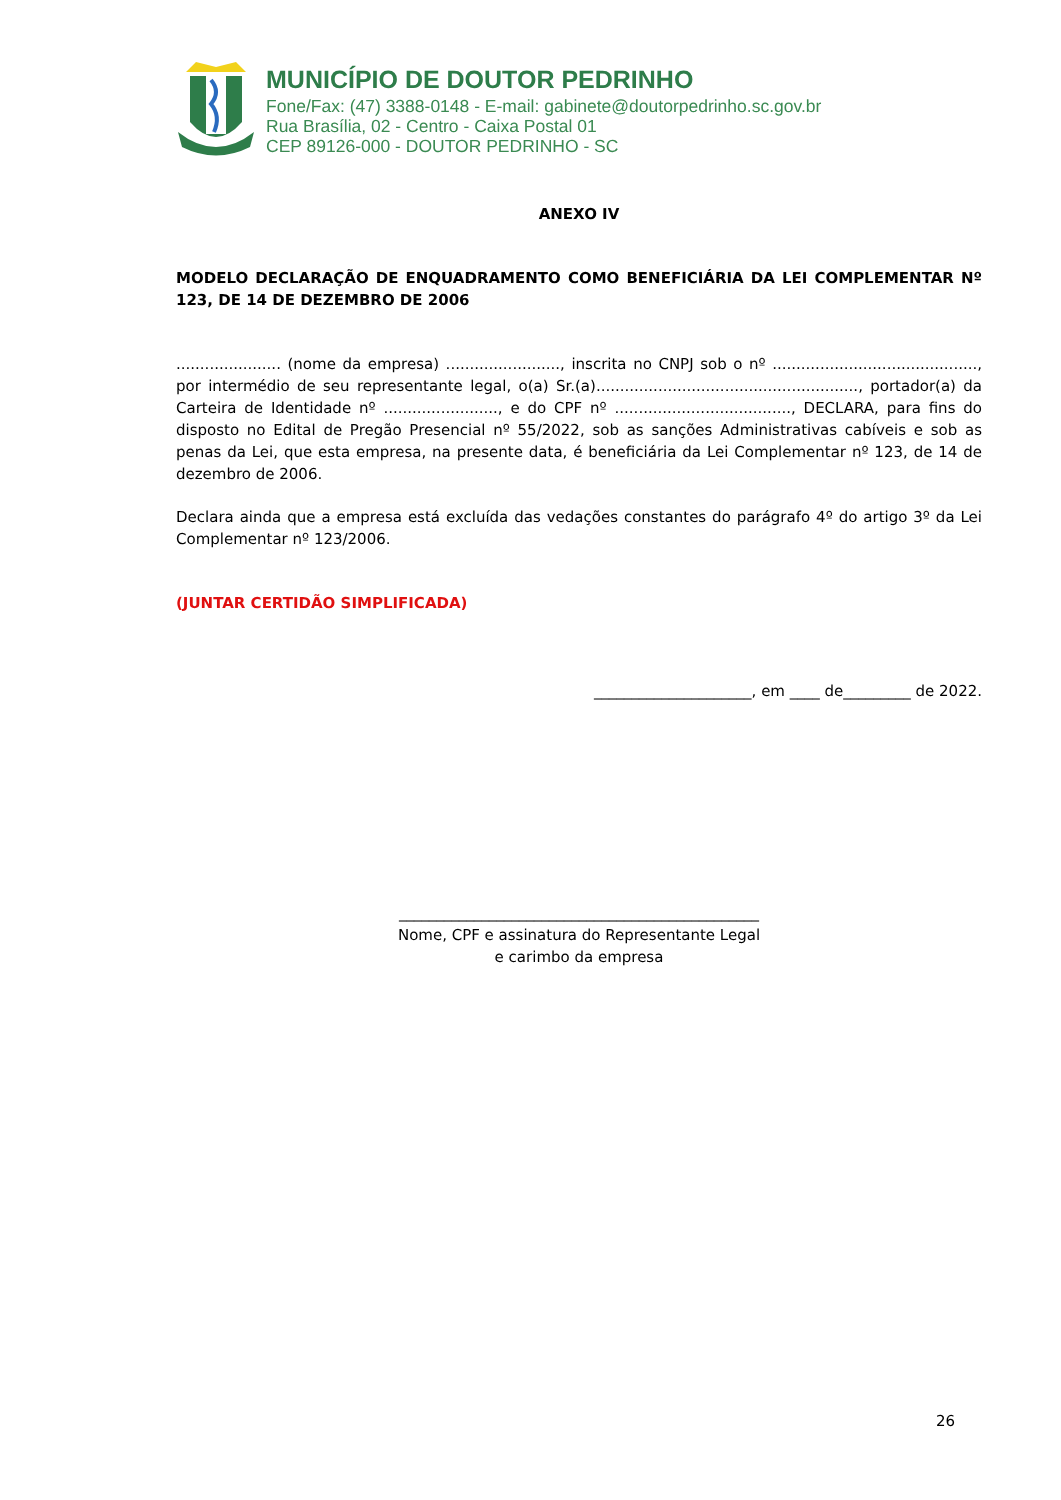MUNICÍPIO DE DOUTOR PEDRINHO
Fone/Fax: (47) 3388-0148 - E-mail: gabinete@doutorpedrinho.sc.gov.br
Rua Brasília, 02 - Centro - Caixa Postal 01
CEP 89126-000 - DOUTOR PEDRINHO - SC
ANEXO IV
MODELO DECLARAÇÃO DE ENQUADRAMENTO COMO BENEFICIÁRIA DA LEI COMPLEMENTAR Nº 123, DE 14 DE DEZEMBRO DE 2006
...................... (nome da empresa) ........................, inscrita no CNPJ sob o nº ..........................................., por intermédio de seu representante legal, o(a) Sr.(a)......................................................., portador(a) da Carteira de Identidade nº ........................, e do CPF nº ....................................., DECLARA, para fins do disposto no Edital de Pregão Presencial nº 55/2022, sob as sanções Administrativas cabíveis e sob as penas da Lei, que esta empresa, na presente data, é beneficiária da Lei Complementar nº 123, de 14 de dezembro de 2006.
Declara ainda que a empresa está excluída das vedações constantes do parágrafo 4º do artigo 3º da Lei Complementar nº 123/2006.
(JUNTAR CERTIDÃO SIMPLIFICADA)
_____________________, em ____ de_________ de 2022.
________________________________________________
Nome, CPF e assinatura do Representante Legal
e carimbo da empresa
26